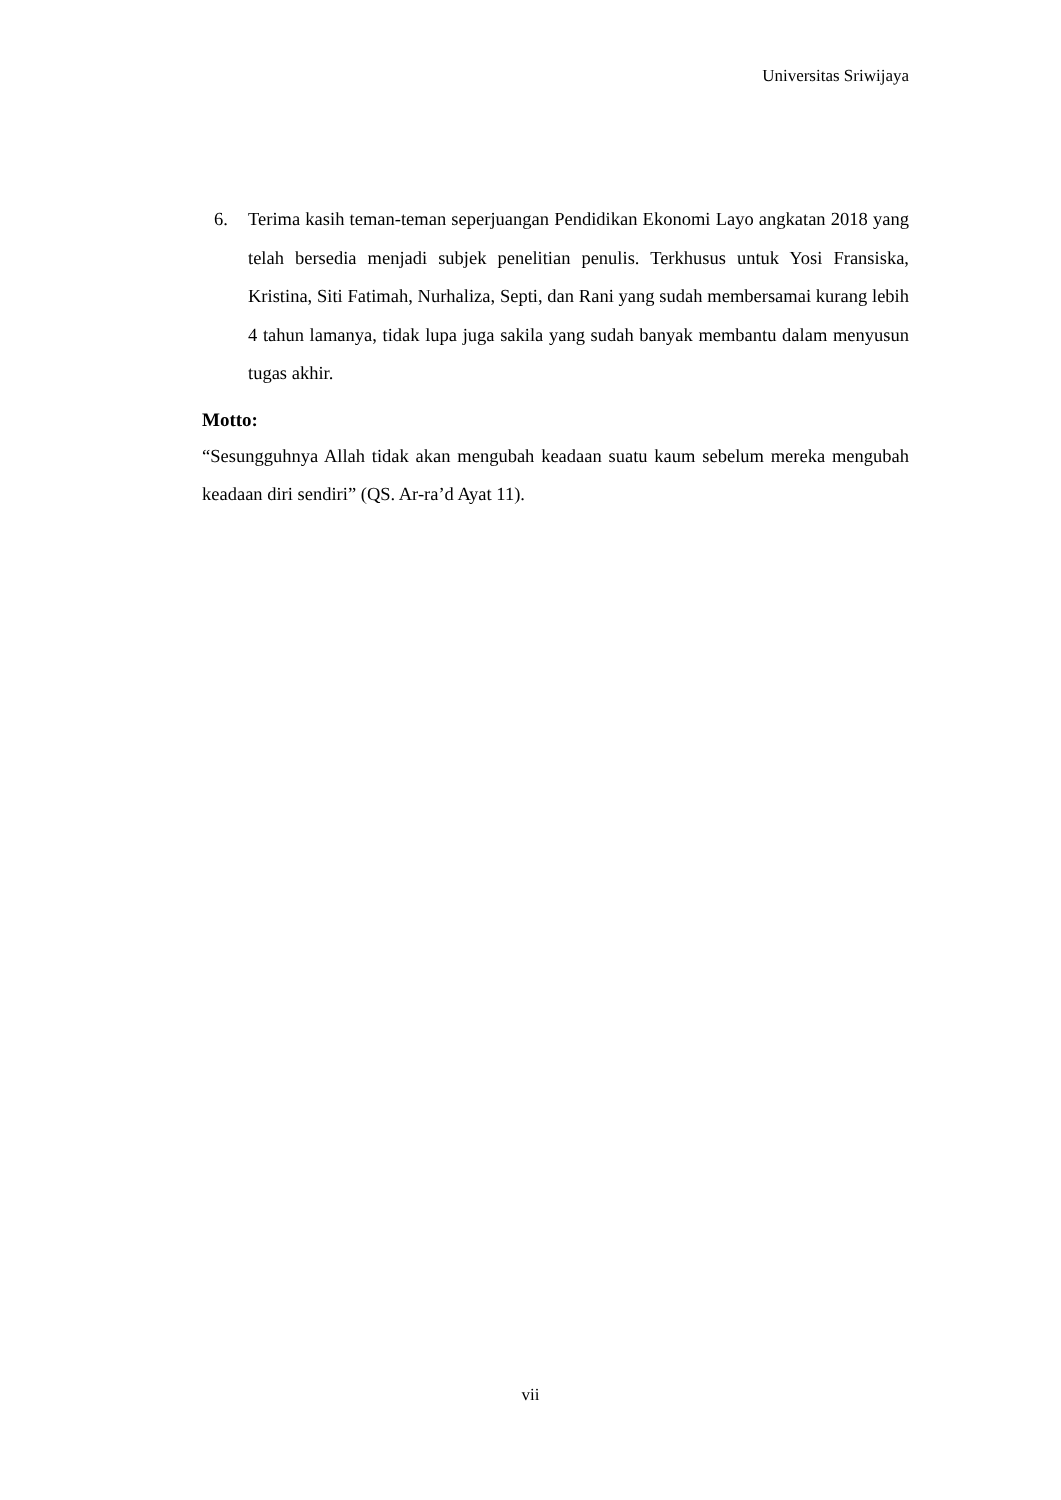Universitas Sriwijaya
6. Terima kasih teman-teman seperjuangan Pendidikan Ekonomi Layo angkatan 2018 yang telah bersedia menjadi subjek penelitian penulis. Terkhusus untuk Yosi Fransiska, Kristina, Siti Fatimah, Nurhaliza, Septi, dan Rani yang sudah membersamai kurang lebih 4 tahun lamanya, tidak lupa juga sakila yang sudah banyak membantu dalam menyusun tugas akhir.
Motto:
“Sesungguhnya Allah tidak akan mengubah keadaan suatu kaum sebelum mereka mengubah keadaan diri sendiri” (QS. Ar-ra’d Ayat 11).
vii